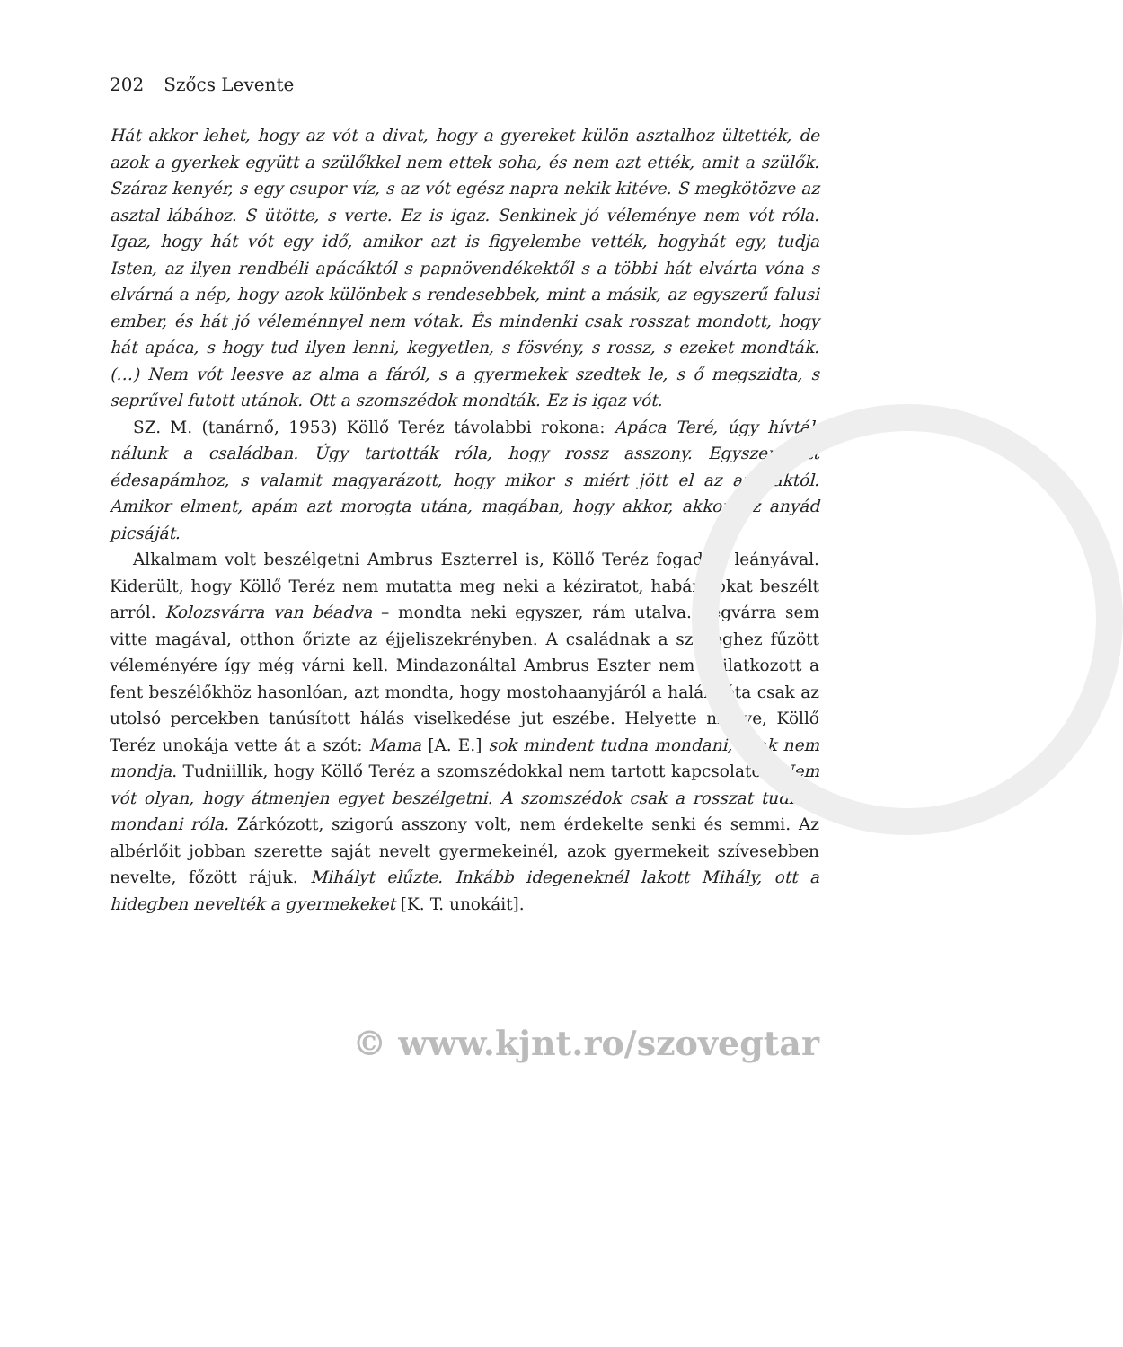202 Szőcs Levente
Hát akkor lehet, hogy az vót a divat, hogy a gyereket külön asztalhoz ültették, de azok a gyerkek együtt a szülőkkel nem ettek soha, és nem azt ették, amit a szülők. Száraz kenyér, s egy csupor víz, s az vót egész napra nekik kitéve. S megkötözve az asztal lábához. S ütötte, s verte. Ez is igaz. Senkinek jó véleménye nem vót róla. Igaz, hogy hát vót egy idő, amikor azt is figyelembe vették, hogyhát egy, tudja Isten, az ilyen rendbéli apácáktól s papnövendékektől s a többi hát elvárta vóna s elvárná a nép, hogy azok különbek s rendesebbek, mint a másik, az egyszerű falusi ember, és hát jó véleménnyel nem vótak. És mindenki csak rosszat mondott, hogy hát apáca, s hogy tud ilyen lenni, kegyetlen, s fösvény, s rossz, s ezeket mondták. (…) Nem vót leesve az alma a fáról, s a gyermekek szedtek le, s ő megszidta, s seprűvel futott utánok. Ott a szomszédok mondták. Ez is igaz vót.
SZ. M. (tanárnő, 1953) Köllő Teréz távolabbi rokona: Apáca Teré, úgy hívták nálunk a családban. Úgy tartották róla, hogy rossz asszony. Egyszer jött édesapámhoz, s valamit magyarázott, hogy mikor s miért jött el az apácáktól. Amikor elment, apám azt morogta utána, magában, hogy akkor, akkor, az anyád picsáját.
Alkalmam volt beszélgetni Ambrus Eszterrel is, Köllő Teréz fogadott leányával. Kiderült, hogy Köllő Teréz nem mutatta meg neki a kéziratot, habár sokat beszélt arról. Kolozsvárra van béadva – mondta neki egyszer, rám utalva. Végvárra sem vitte magával, otthon őrizte az éjjeliszekrényben. A családnak a szöveghez fűzött véleményére így még várni kell. Mindazonáltal Ambrus Eszter nem nyilatkozott a fent beszélőkhöz hasonlóan, azt mondta, hogy mostohaanyjáról a halála óta csak az utolsó percekben tanúsított hálás viselkedése jut eszébe. Helyette menye, Köllő Teréz unokája vette át a szót: Mama [A. E.] sok mindent tudna mondani, csak nem mondja. Tudniillik, hogy Köllő Teréz a szomszédokkal nem tartott kapcsolatot. Nem vót olyan, hogy átmenjen egyet beszélgetni. A szomszédok csak a rosszat tudnák mondani róla. Zárkózott, szigorú asszony volt, nem érdekelte senki és semmi. Az albérlőit jobban szerette saját nevelt gyermekeinél, azok gyermekeit szívesebben nevelte, főzött rájuk. Mihályt elűzte. Inkább idegeneknél lakott Mihály, ott a hidegben nevelték a gyermekeket [K. T. unokáit].
© www.kjnt.ro/szovegtar